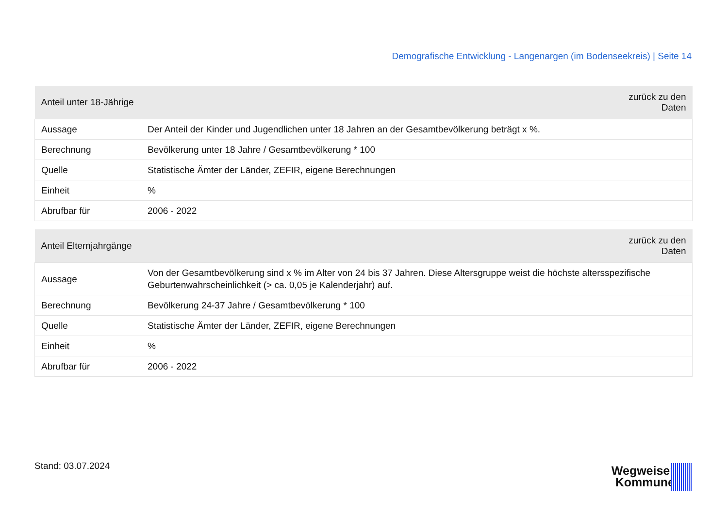Demografische Entwicklung - Langenargen (im Bodenseekreis) | Seite 14
| Anteil unter 18-Jährige | zurück zu den Daten |
| --- | --- |
| Aussage | Der Anteil der Kinder und Jugendlichen unter 18 Jahren an der Gesamtbevölkerung beträgt x %. |
| Berechnung | Bevölkerung unter 18 Jahre / Gesamtbevölkerung * 100 |
| Quelle | Statistische Ämter der Länder, ZEFIR, eigene Berechnungen |
| Einheit | % |
| Abrufbar für | 2006 - 2022 |
| Anteil Elternjahrgänge | zurück zu den Daten |
| --- | --- |
| Aussage | Von der Gesamtbevölkerung sind x % im Alter von 24 bis 37 Jahren. Diese Altersgruppe weist die höchste altersspezifische Geburtenwahrscheinlichkeit (> ca. 0,05 je Kalenderjahr) auf. |
| Berechnung | Bevölkerung 24-37 Jahre / Gesamtbevölkerung * 100 |
| Quelle | Statistische Ämter der Länder, ZEFIR, eigene Berechnungen |
| Einheit | % |
| Abrufbar für | 2006 - 2022 |
Stand: 03.07.2024
Wegweiser
Kommune